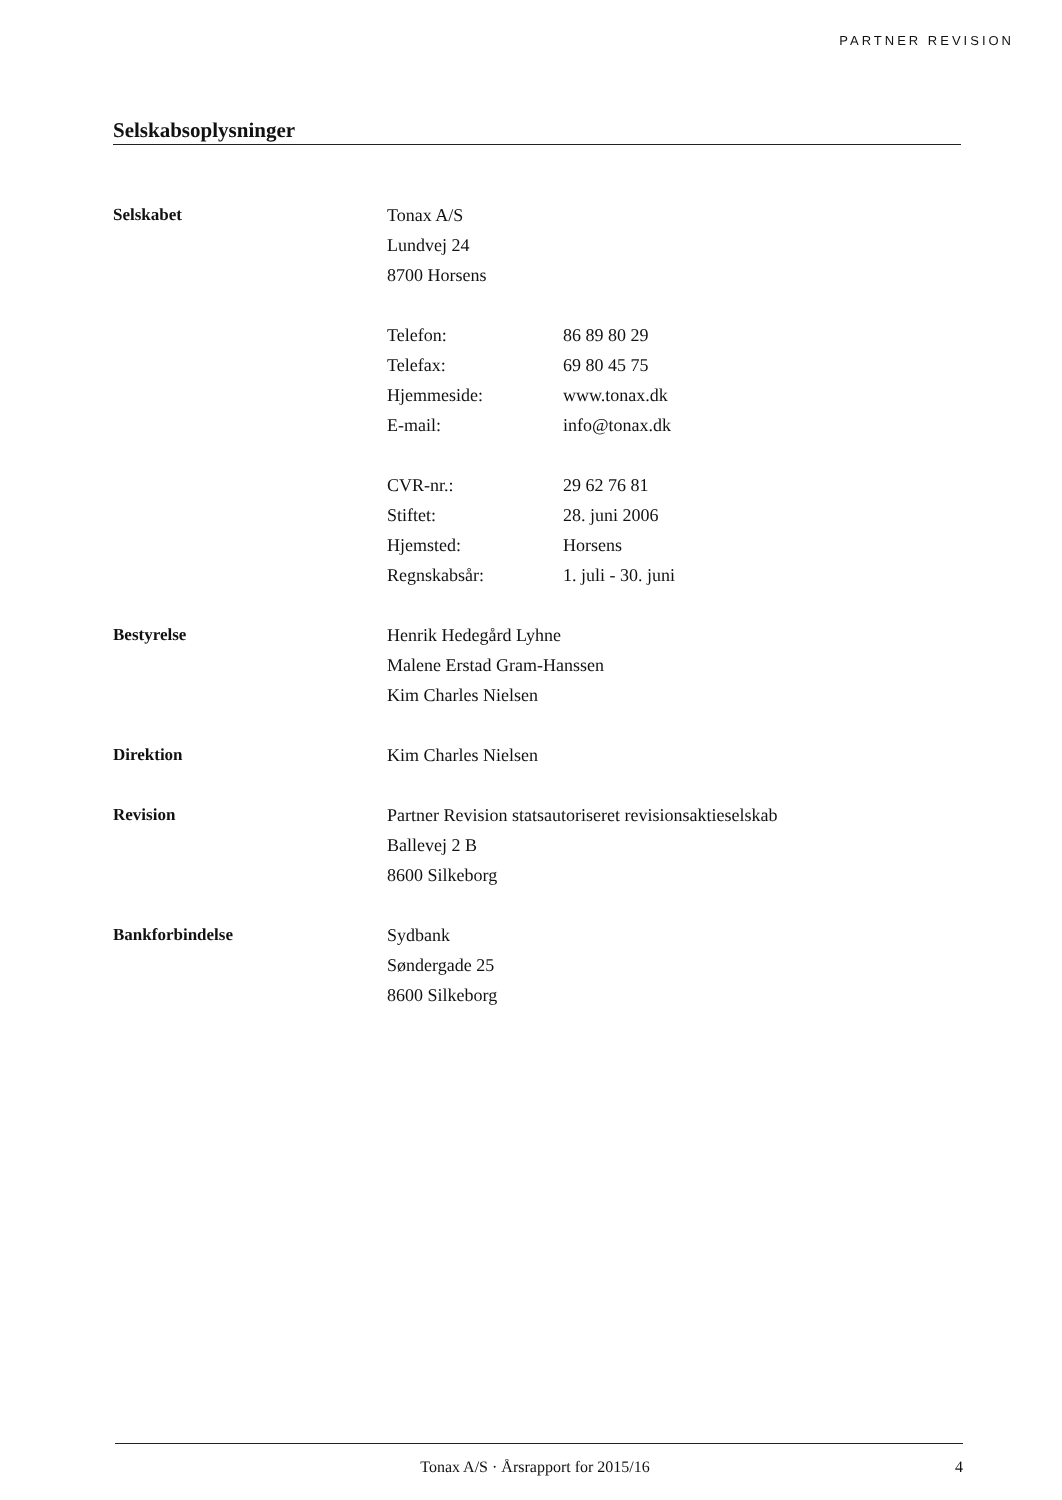PARTNER REVISION
Selskabsoplysninger
Selskabet Tonax A/S
Lundvej 24
8700 Horsens
Telefon: 86 89 80 29
Telefax: 69 80 45 75
Hjemmeside: www.tonax.dk
E-mail: info@tonax.dk
CVR-nr.: 29 62 76 81
Stiftet: 28. juni 2006
Hjemsted: Horsens
Regnskabsår: 1. juli - 30. juni
Bestyrelse Henrik Hedegård Lyhne
Malene Erstad Gram-Hanssen
Kim Charles Nielsen
Direktion Kim Charles Nielsen
Revision Partner Revision statsautoriseret revisionsaktieselskab
Ballevej 2 B
8600 Silkeborg
Bankforbindelse Sydbank
Søndergade 25
8600 Silkeborg
Tonax A/S · Årsrapport for 2015/16 4